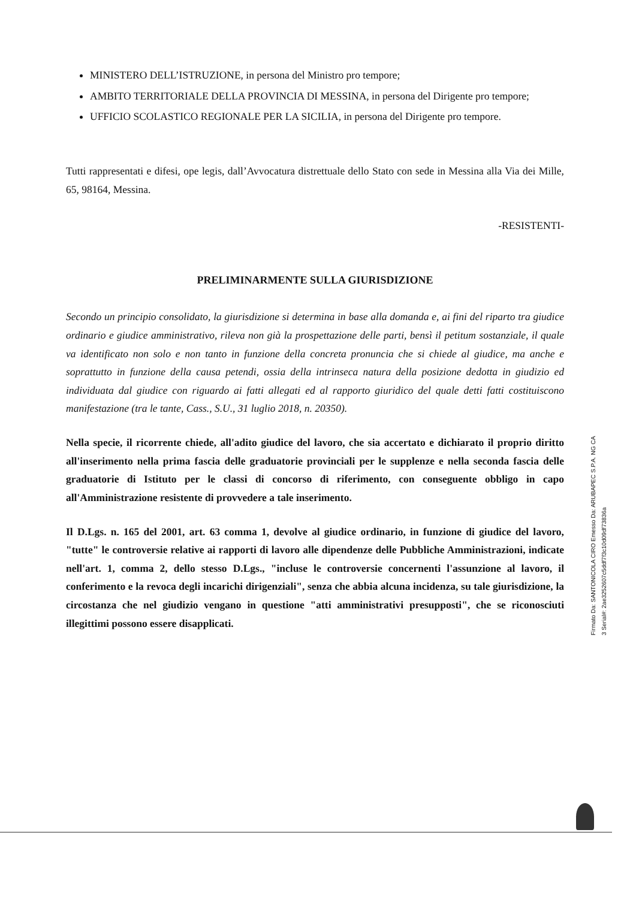MINISTERO DELL’ISTRUZIONE, in persona del Ministro pro tempore;
AMBITO TERRITORIALE DELLA PROVINCIA DI MESSINA, in persona del Dirigente pro tempore;
UFFICIO SCOLASTICO REGIONALE PER LA SICILIA, in persona del Dirigente pro tempore.
Tutti rappresentati e difesi, ope legis, dall’Avvocatura distrettuale dello Stato con sede in Messina alla Via dei Mille, 65, 98164, Messina.
-RESISTENTI-
PRELIMINARMENTE SULLA GIURISDIZIONE
Secondo un principio consolidato, la giurisdizione si determina in base alla domanda e, ai fini del riparto tra giudice ordinario e giudice amministrativo, rileva non già la prospettazione delle parti, bensì il petitum sostanziale, il quale va identificato non solo e non tanto in funzione della concreta pronuncia che si chiede al giudice, ma anche e soprattutto in funzione della causa petendi, ossia della intrinseca natura della posizione dedotta in giudizio ed individuata dal giudice con riguardo ai fatti allegati ed al rapporto giuridico del quale detti fatti costituiscono manifestazione (tra le tante, Cass., S.U., 31 luglio 2018, n. 20350).
Nella specie, il ricorrente chiede, all'adito giudice del lavoro, che sia accertato e dichiarato il proprio diritto all'inserimento nella prima fascia delle graduatorie provinciali per le supplenze e nella seconda fascia delle graduatorie di Istituto per le classi di concorso di riferimento, con conseguente obbligo in capo all'Amministrazione resistente di provvedere a tale inserimento.
Il D.Lgs. n. 165 del 2001, art. 63 comma 1, devolve al giudice ordinario, in funzione di giudice del lavoro, "tutte" le controversie relative ai rapporti di lavoro alle dipendenze delle Pubbliche Amministrazioni, indicate nell'art. 1, comma 2, dello stesso D.Lgs., "incluse le controversie concernenti l'assunzione al lavoro, il conferimento e la revoca degli incarichi dirigenziali", senza che abbia alcuna incidenza, su tale giurisdizione, la circostanza che nel giudizio vengano in questione "atti amministrativi presupposti", che se riconosciuti illegittimi possono essere disapplicati.
Firmato Da: SANTONICOLA CIRO Emesso Da: ARUBAPEC S.P.A. NG CA 3 Serial#: 2ae3252607c5ddf7f3c10d09df73836a